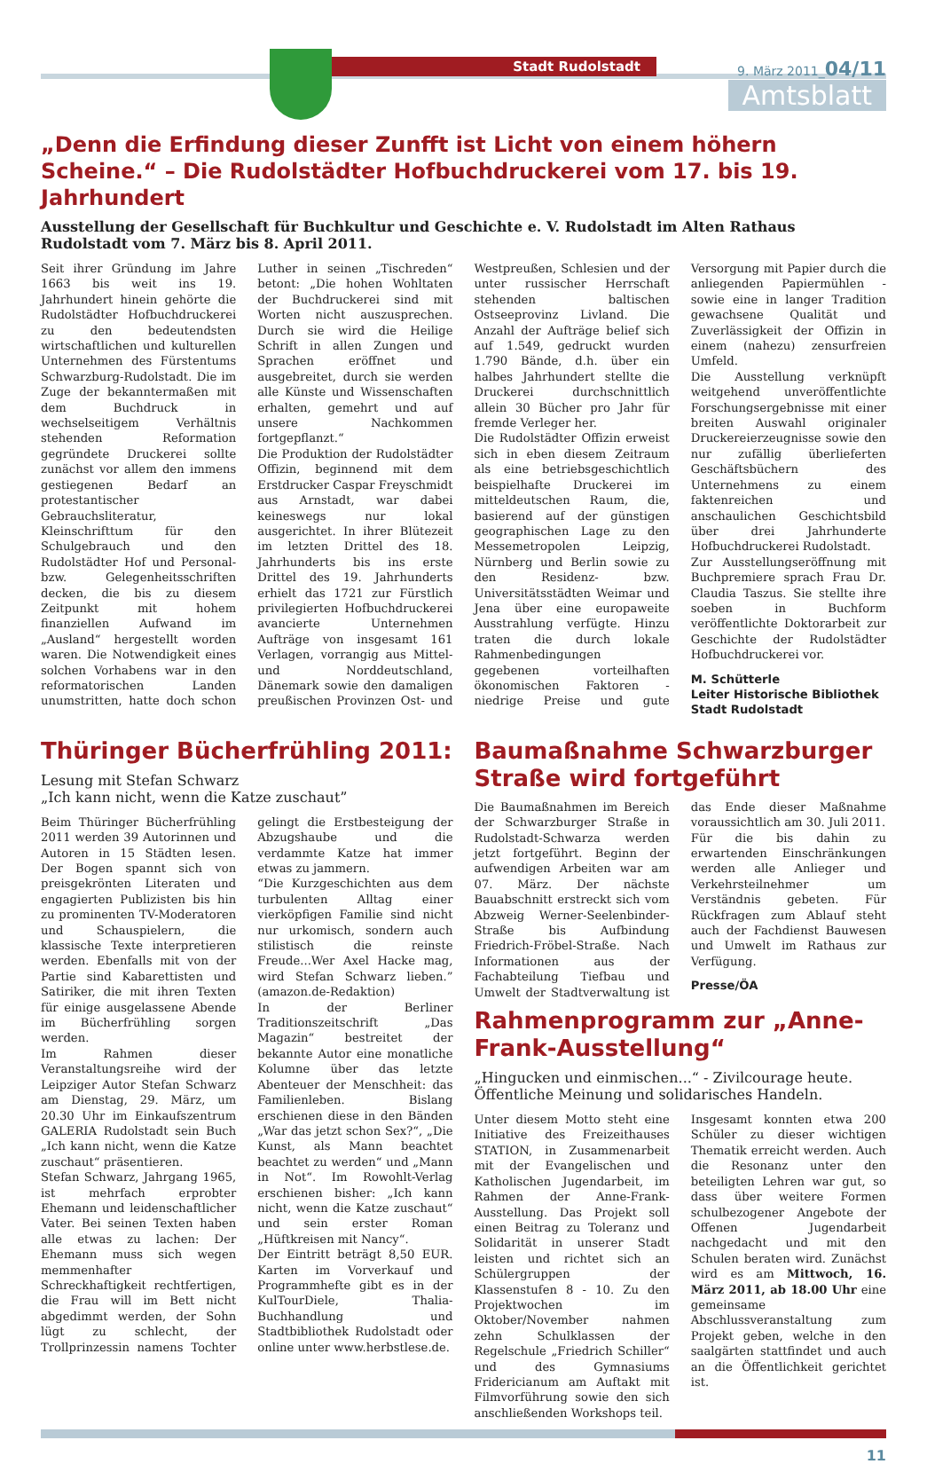Stadt Rudolstadt
9. März 2011_04/11
Amtsblatt
„Denn die Erfindung dieser Zunfft ist Licht von einem höhern Scheine.“ – Die Rudolstädter Hofbuchdruckerei vom 17. bis 19. Jahrhundert
Ausstellung der Gesellschaft für Buchkultur und Geschichte e. V. Rudolstadt im Alten Rathaus Rudolstadt vom 7. März bis 8. April 2011.
Seit ihrer Gründung im Jahre 1663 bis weit ins 19. Jahrhundert hinein gehörte die Rudolstädter Hofbuchdruckerei zu den bedeutendsten wirtschaftlichen und kulturellen Unternehmen des Fürstentums Schwarzburg-Rudolstadt. Die im Zuge der bekanntermaßen mit dem Buchdruck in wechselseitigem Verhältnis stehenden Reformation gegründete Druckerei sollte zunächst vor allem den immens gestiegenen Bedarf an protestantischer Gebrauchsliteratur, Kleinschrifttum für den Schulgebrauch und den Rudolstädter Hof und Personal- bzw. Gelegenheitsschriften decken, die bis zu diesem Zeitpunkt mit hohem finanziellen Aufwand im „Ausland“ hergestellt worden waren. Die Notwendigkeit eines solchen Vorhabens war in den reformatorischen Landen unumstritten, hatte doch schon Luther in seinen „Tischreden“ betont: „Die hohen Wohltaten der Buchdruckerei sind mit Worten nicht auszusprechen. Durch sie wird die Heilige Schrift in allen Zungen und Sprachen eröffnet und ausgebreitet, durch sie werden alle Künste und Wissenschaften erhalten, gemehrt und auf unsere Nachkommen fortgepflanzt.“
Die Produktion der Rudolstädter Offizin, beginnend mit dem Erstdrucker Caspar Freyschmidt aus Arnstadt, war dabei keineswegs nur lokal ausgerichtet. In ihrer Blütezeit im letzten Drittel des 18. Jahrhunderts bis ins erste Drittel des 19. Jahrhunderts erhielt das 1721 zur Fürstlich privilegierten Hofbuchdruckerei avancierte Unternehmen Aufträge von insgesamt 161 Verlagen, vorrangig aus Mittel- und Norddeutschland, Dänemark sowie den damaligen preußischen Provinzen Ost- und Westpreußen, Schlesien und der unter russischer Herrschaft stehenden baltischen Ostseeprovinz Livland. Die Anzahl der Aufträge belief sich auf 1.549, gedruckt wurden 1.790 Bände, d.h. über ein halbes Jahrhundert stellte die Druckerei durchschnittlich allein 30 Bücher pro Jahr für fremde Verleger her.
Die Rudolstädter Offizin erweist sich in eben diesem Zeitraum als eine betriebsgeschichtlich beispielhafte Druckerei im mitteldeutschen Raum, die, basierend auf der günstigen geographischen Lage zu den Messemetropolen Leipzig, Nürnberg und Berlin sowie zu den Residenz- bzw. Universitätsstädten Weimar und Jena über eine europaweite Ausstrahlung verfügte. Hinzu traten die durch lokale Rahmenbedingungen gegebenen vorteilhaften ökonomischen Faktoren - niedrige Preise und gute Versorgung mit Papier durch die anliegenden Papiermühlen - sowie eine in langer Tradition gewachsene Qualität und Zuverlässigkeit der Offizin in einem (nahezu) zensurfreien Umfeld.
Die Ausstellung verknüpft weitgehend unveröffentlichte Forschungsergebnisse mit einer breiten Auswahl originaler Druckereierzeugnisse sowie den nur zufällig überlieferten Geschäftsbüchern des Unternehmens zu einem faktenreichen und anschaulichen Geschichtsbild über drei Jahrhunderte Hofbuchdruckerei Rudolstadt.
Zur Ausstellungseröffnung mit Buchpremiere sprach Frau Dr. Claudia Taszus. Sie stellte ihre soeben in Buchform veröffentlichte Doktorarbeit zur Geschichte der Rudolstädter Hofbuchdruckerei vor.
M. Schütterle
Leiter Historische Bibliothek
Stadt Rudolstadt
Thüringer Bücherfrühling 2011:
Lesung mit Stefan Schwarz
„Ich kann nicht, wenn die Katze zuschaut”
Beim Thüringer Bücherfrühling 2011 werden 39 Autorinnen und Autoren in 15 Städten lesen. Der Bogen spannt sich von preisgekrönten Literaten und engagierten Publizisten bis hin zu prominenten TV-Moderatoren und Schauspielern, die klassische Texte interpretieren werden. Ebenfalls mit von der Partie sind Kabarettisten und Satiriker, die mit ihren Texten für einige ausgelassene Abende im Bücherfrühling sorgen werden.
Im Rahmen dieser Veranstaltungsreihe wird der Leipziger Autor Stefan Schwarz am Dienstag, 29. März, um 20.30 Uhr im Einkaufszentrum GALERIA Rudolstadt sein Buch „Ich kann nicht, wenn die Katze zuschaut“ präsentieren.
Stefan Schwarz, Jahrgang 1965, ist mehrfach erprobter Ehemann und leidenschaftlicher Vater. Bei seinen Texten haben alle etwas zu lachen: Der Ehemann muss sich wegen memmenhafter Schreckhaftigkeit rechtfertigen, die Frau will im Bett nicht abgedimmt werden, der Sohn lügt zu schlecht, der Trollprinzessin namens Tochter gelingt die Erstbesteigung der Abzugshaube und die verdammte Katze hat immer etwas zu jammern.
“Die Kurzgeschichten aus dem turbulenten Alltag einer vierköpfigen Familie sind nicht nur urkomisch, sondern auch stilistisch die reinste Freude...Wer Axel Hacke mag, wird Stefan Schwarz lieben.” (amazon.de-Redaktion)
In der Berliner Traditionszeitschrift „Das Magazin“ bestreitet der bekannte Autor eine monatliche Kolumne über das letzte Abenteuer der Menschheit: das Familienleben. Bislang erschienen diese in den Bänden „War das jetzt schon Sex?“, „Die Kunst, als Mann beachtet beachtet zu werden“ und „Mann in Not“. Im Rowohlt-Verlag erschienen bisher: „Ich kann nicht, wenn die Katze zuschaut“ und sein erster Roman „Hüftkreisen mit Nancy“.
Der Eintritt beträgt 8,50 EUR. Karten im Vorverkauf und Programmhefte gibt es in der KulTourDiele, Thalia-Buchhandlung und Stadtbibliothek Rudolstadt oder online unter www.herbstlese.de.
Baumaßnahme Schwarzburger Straße wird fortgeführt
Die Baumaßnahmen im Bereich der Schwarzburger Straße in Rudolstadt-Schwarza werden jetzt fortgeführt. Beginn der aufwendigen Arbeiten war am 07. März. Der nächste Bauabschnitt erstreckt sich vom Abzweig Werner-Seelenbinder-Straße bis Aufbindung Friedrich-Fröbel-Straße. Nach Informationen aus der Fachabteilung Tiefbau und Umwelt der Stadtverwaltung ist das Ende dieser Maßnahme voraussichtlich am 30. Juli 2011.
Für die bis dahin zu erwartenden Einschränkungen werden alle Anlieger und Verkehrsteilnehmer um Verständnis gebeten. Für Rückfragen zum Ablauf steht auch der Fachdienst Bauwesen und Umwelt im Rathaus zur Verfügung.
Presse/ÖA
Rahmenprogramm zur „Anne-Frank-Ausstellung“
„Hingucken und einmischen...“ - Zivilcourage heute. Öffentliche Meinung und solidarisches Handeln.
Unter diesem Motto steht eine Initiative des Freizeithauses STATION, in Zusammenarbeit mit der Evangelischen und Katholischen Jugendarbeit, im Rahmen der Anne-Frank-Ausstellung. Das Projekt soll einen Beitrag zu Toleranz und Solidarität in unserer Stadt leisten und richtet sich an Schülergruppen der Klassenstufen 8 - 10. Zu den Projektwochen im Oktober/November nahmen zehn Schulklassen der Regelschule „Friedrich Schiller“ und des Gymnasiums Fridericianum am Auftakt mit Filmvorführung sowie den sich anschließenden Workshops teil.
Insgesamt konnten etwa 200 Schüler zu dieser wichtigen Thematik erreicht werden. Auch die Resonanz unter den beteiligten Lehren war gut, so dass über weitere Formen schulbezogener Angebote der Offenen Jugendarbeit nachgedacht und mit den Schulen beraten wird. Zunächst wird es am Mittwoch, 16. März 2011, ab 18.00 Uhr eine gemeinsame Abschlussveranstaltung zum Projekt geben, welche in den saalgärten stattfindet und auch an die Öffentlichkeit gerichtet ist.
11